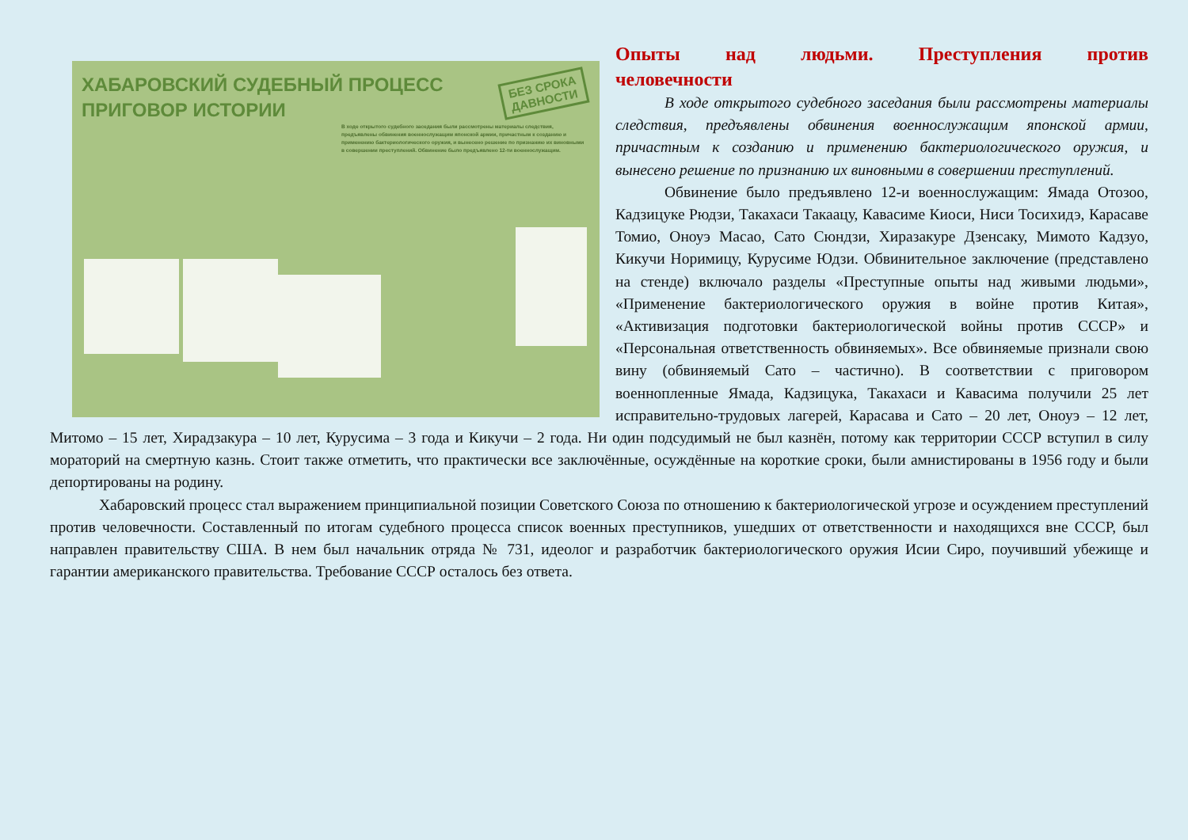ХАБАРОВСКИЙ СУДЕБНЫЙ ПРОЦЕСС
ПРИГОВОР ИСТОРИИ
БЕЗ СРОКА
ДАВНОСТИ
В ходе открытого судебного заседания были рассмотрены материалы следствия, предъявлены обвинения военнослужащим японской армии, причастным к созданию и применению бактериологического оружия, и вынесено решение по признанию их виновными в совершении преступлений. Обвинение было предъявлено 12-ти военнослужащим.
Опыты над людьми. Преступления против
человечности
В ходе открытого судебного заседания были рассмотрены материалы следствия, предъявлены обвинения военнослужащим японской армии, причастным к созданию и применению бактериологического оружия, и вынесено решение по признанию их виновными в совершении преступлений.
Обвинение было предъявлено 12-и военнослужащим: Ямада Отозоо, Кадзицуке Рюдзи, Такахаси Такаацу, Кавасиме Киоси, Ниси Тосихидэ, Карасаве Томио, Оноуэ Масао, Сато Сюндзи, Хиразакуре Дзенсаку, Мимото Кадзуо, Кикучи Норимицу, Курусиме Юдзи. Обвинительное заключение (представлено на стенде) включало разделы «Преступные опыты над живыми людьми», «Применение бактериологического оружия в войне против Китая», «Активизация подготовки бактериологической войны против СССР» и «Персональная ответственность обвиняемых». Все обвиняемые признали свою вину (обвиняемый Сато – частично). В соответствии с приговором военнопленные Ямада, Кадзицука, Такахаси и Кавасима получили 25 лет исправительно-трудовых лагерей, Карасава и Сато – 20 лет, Оноуэ – 12 лет, Митомо – 15 лет, Хирадзакура – 10 лет, Курусима – 3 года и Кикучи – 2 года. Ни один подсудимый не был казнён, потому как территории СССР вступил в силу мораторий на смертную казнь. Стоит также отметить, что практически все заключённые, осуждённые на короткие сроки, были амнистированы в 1956 году и были депортированы на родину.
Хабаровский процесс стал выражением принципиальной позиции Советского Союза по отношению к бактериологической угрозе и осуждением преступлений против человечности. Составленный по итогам судебного процесса список военных преступников, ушедших от ответственности и находящихся вне СССР, был направлен правительству США. В нем был начальник отряда № 731, идеолог и разработчик бактериологического оружия Исии Сиро, поучивший убежище и гарантии американского правительства. Требование СССР осталось без ответа.